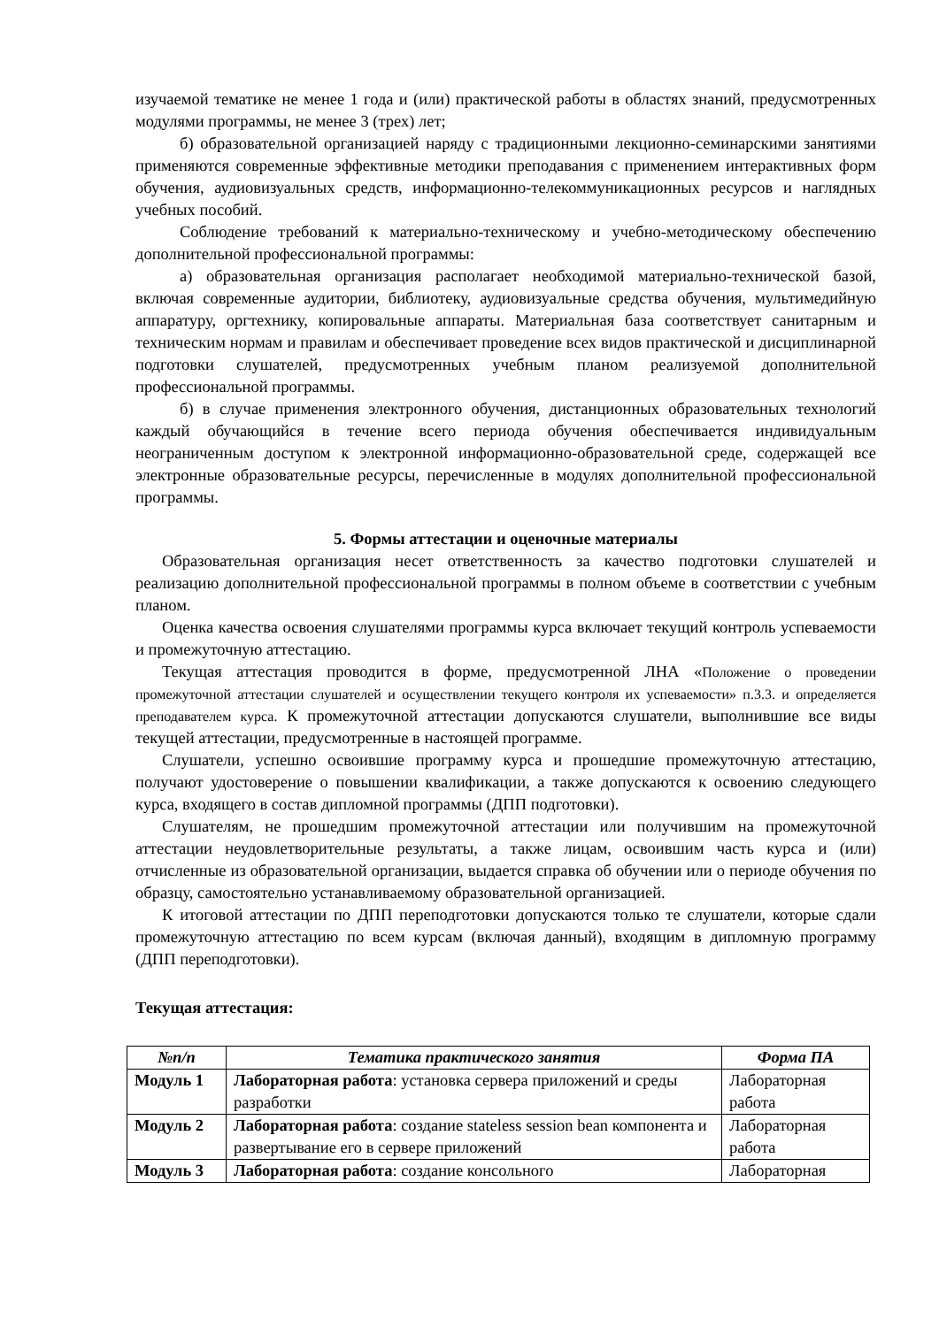изучаемой тематике не менее 1 года и (или) практической работы в областях знаний, предусмотренных модулями программы, не менее 3 (трех) лет;
б) образовательной организацией наряду с традиционными лекционно-семинарскими занятиями применяются современные эффективные методики преподавания с применением интерактивных форм обучения, аудиовизуальных средств, информационно-телекоммуникационных ресурсов и наглядных учебных пособий.
Соблюдение требований к материально-техническому и учебно-методическому обеспечению дополнительной профессиональной программы:
а) образовательная организация располагает необходимой материально-технической базой, включая современные аудитории, библиотеку, аудиовизуальные средства обучения, мультимедийную аппаратуру, оргтехнику, копировальные аппараты. Материальная база соответствует санитарным и техническим нормам и правилам и обеспечивает проведение всех видов практической и дисциплинарной подготовки слушателей, предусмотренных учебным планом реализуемой дополнительной профессиональной программы.
б) в случае применения электронного обучения, дистанционных образовательных технологий каждый обучающийся в течение всего периода обучения обеспечивается индивидуальным неограниченным доступом к электронной информационно-образовательной среде, содержащей все электронные образовательные ресурсы, перечисленные в модулях дополнительной профессиональной программы.
5. Формы аттестации и оценочные материалы
Образовательная организация несет ответственность за качество подготовки слушателей и реализацию дополнительной профессиональной программы в полном объеме в соответствии с учебным планом.
Оценка качества освоения слушателями программы курса включает текущий контроль успеваемости и промежуточную аттестацию.
Текущая аттестация проводится в форме, предусмотренной ЛНА «Положение о проведении промежуточной аттестации слушателей и осуществлении текущего контроля их успеваемости» п.3.3. и определяется преподавателем курса. К промежуточной аттестации допускаются слушатели, выполнившие все виды текущей аттестации, предусмотренные в настоящей программе.
Слушатели, успешно освоившие программу курса и прошедшие промежуточную аттестацию, получают удостоверение о повышении квалификации, а также допускаются к освоению следующего курса, входящего в состав дипломной программы (ДПП подготовки).
Слушателям, не прошедшим промежуточной аттестации или получившим на промежуточной аттестации неудовлетворительные результаты, а также лицам, освоившим часть курса и (или) отчисленные из образовательной организации, выдается справка об обучении или о периоде обучения по образцу, самостоятельно устанавливаемому образовательной организацией.
К итоговой аттестации по ДПП переподготовки допускаются только те слушатели, которые сдали промежуточную аттестацию по всем курсам (включая данный), входящим в дипломную программу (ДПП переподготовки).
Текущая аттестация:
| №п/п | Тематика практического занятия | Форма ПА |
| --- | --- | --- |
| Модуль 1 | Лабораторная работа : установка сервера приложений и среды разработки | Лабораторная работа |
| Модуль 2 | Лабораторная работа : создание stateless session bean компонента и развертывание его в сервере приложений | Лабораторная работа |
| Модуль 3 | Лабораторная работа : создание консольного | Лабораторная |